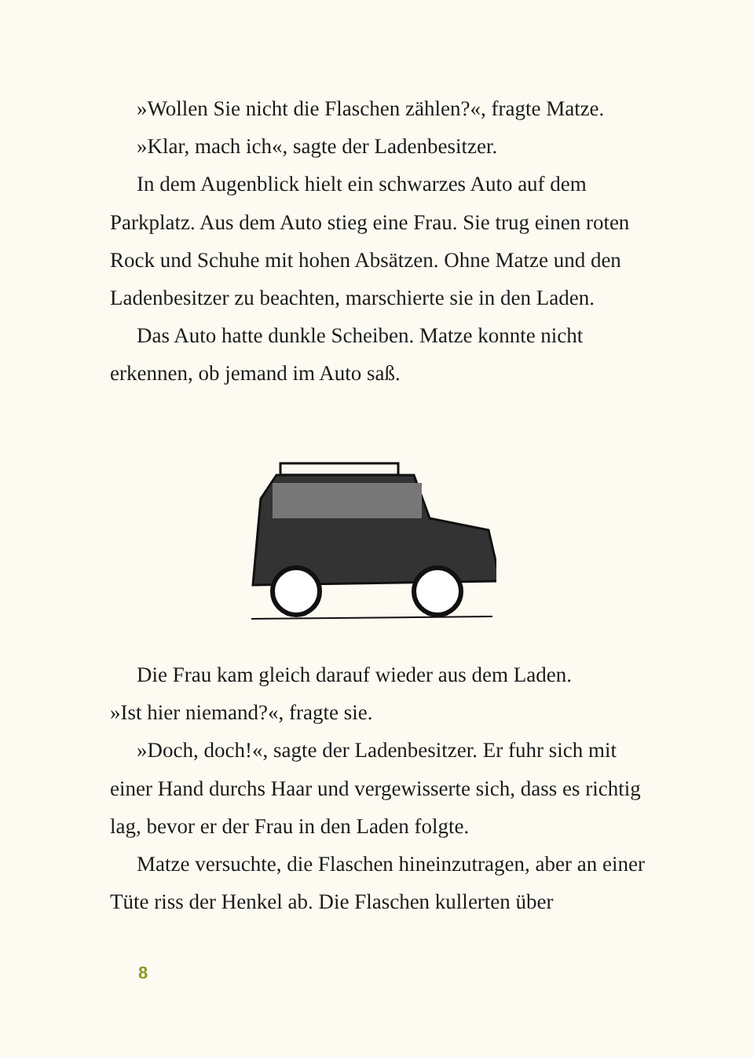»Wollen Sie nicht die Flaschen zählen?«, fragte Matze.
»Klar, mach ich«, sagte der Ladenbesitzer.
In dem Augenblick hielt ein schwarzes Auto auf dem Parkplatz. Aus dem Auto stieg eine Frau. Sie trug einen roten Rock und Schuhe mit hohen Absätzen. Ohne Matze und den Ladenbesitzer zu beachten, marschierte sie in den Laden.
Das Auto hatte dunkle Scheiben. Matze konnte nicht erkennen, ob jemand im Auto saß.
Die Frau kam gleich darauf wieder aus dem Laden.
»Ist hier niemand?«, fragte sie.
»Doch, doch!«, sagte der Ladenbesitzer. Er fuhr sich mit einer Hand durchs Haar und vergewisserte sich, dass es richtig lag, bevor er der Frau in den Laden folgte.
Matze versuchte, die Flaschen hineinzutragen, aber an einer Tüte riss der Henkel ab. Die Flaschen kullerten über
8